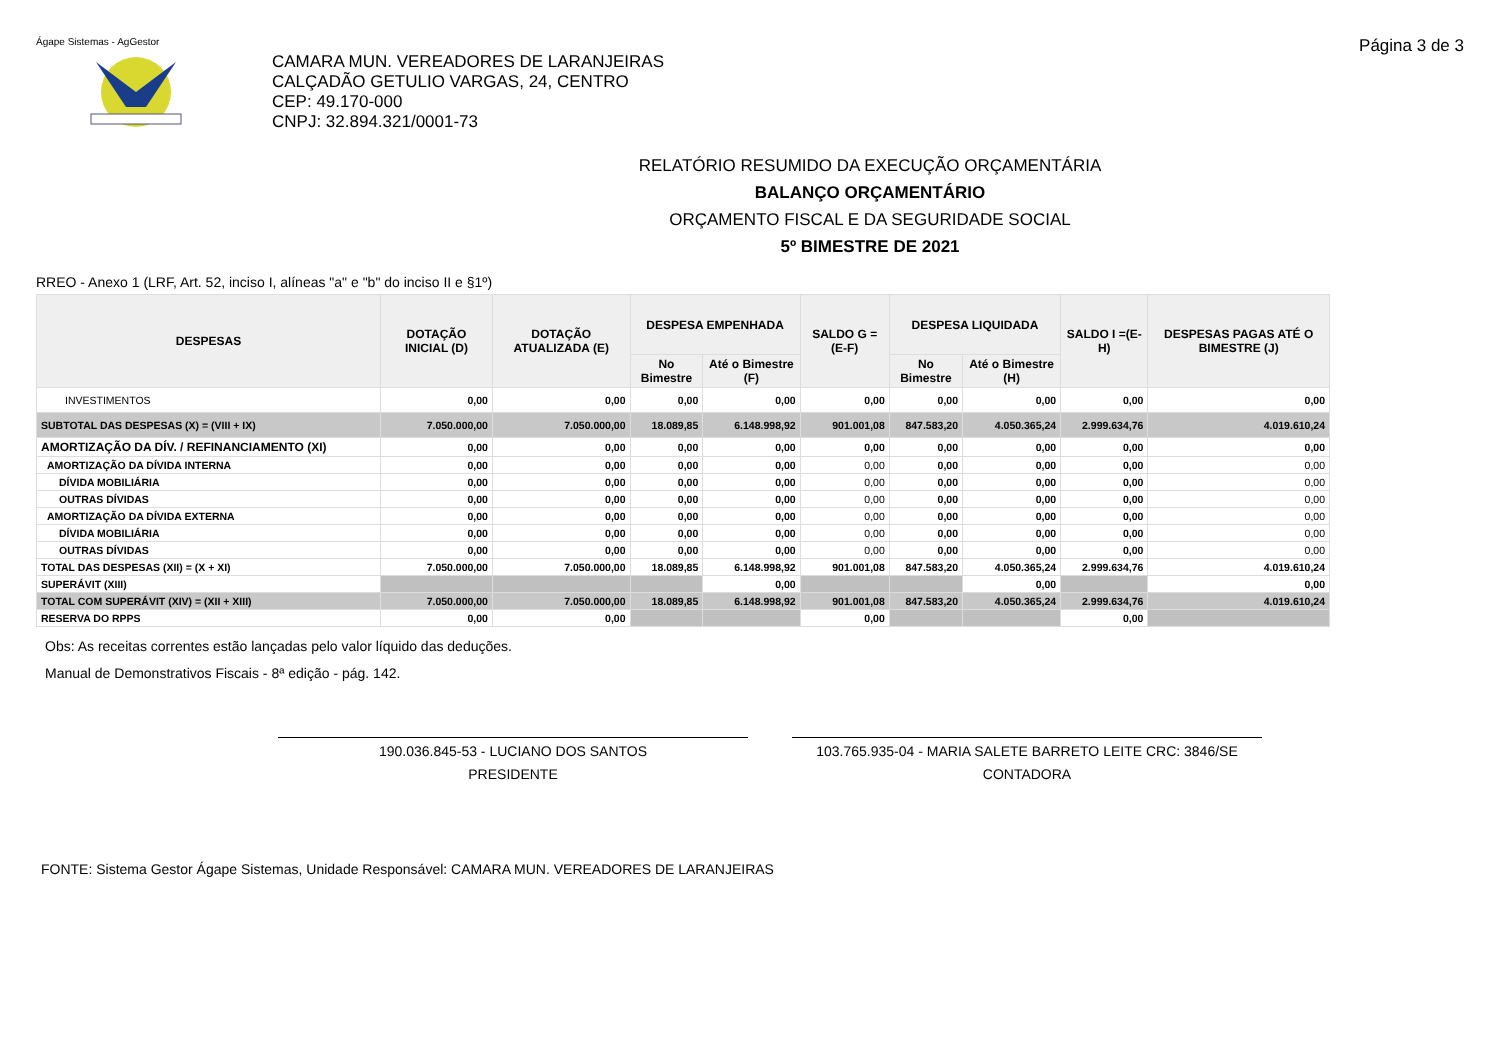Ágape Sistemas - AgGestor Página 3 de 3
CAMARA MUN. VEREADORES DE LARANJEIRAS
CALÇADÃO GETULIO VARGAS, 24, CENTRO
CEP: 49.170-000
CNPJ: 32.894.321/0001-73
RELATÓRIO RESUMIDO DA EXECUÇÃO ORÇAMENTÁRIA
BALANÇO ORÇAMENTÁRIO
ORÇAMENTO FISCAL E DA SEGURIDADE SOCIAL
5º BIMESTRE DE 2021
RREO - Anexo 1 (LRF, Art. 52, inciso I, alíneas "a" e "b" do inciso II e §1º)
| DESPESAS | DOTAÇÃO INICIAL (D) | DOTAÇÃO ATUALIZADA (E) | DESPESA EMPENHADA | | SALDO G = (E-F) | DESPESA LIQUIDADA | | SALDO I =(E-H) | DESPESAS PAGAS ATÉ O BIMESTRE (J) |
| --- | --- | --- | --- | --- | --- | --- | --- | --- | --- |
| | | | No Bimestre | Até o Bimestre (F) | | No Bimestre | Até o Bimestre (H) | | |
| INVESTIMENTOS | 0,00 | 0,00 | 0,00 | 0,00 | 0,00 | 0,00 | 0,00 | 0,00 | 0,00 |
| SUBTOTAL DAS DESPESAS (X) = (VIII + IX) | 7.050.000,00 | 7.050.000,00 | 18.089,85 | 6.148.998,92 | 901.001,08 | 847.583,20 | 4.050.365,24 | 2.999.634,76 | 4.019.610,24 |
| AMORTIZAÇÃO DA DÍV. / REFINANCIAMENTO (XI) | 0,00 | 0,00 | 0,00 | 0,00 | 0,00 | 0,00 | 0,00 | 0,00 | 0,00 |
| AMORTIZAÇÃO DA DÍVIDA INTERNA | 0,00 | 0,00 | 0,00 | 0,00 | 0,00 | 0,00 | 0,00 | 0,00 | 0,00 |
| DÍVIDA MOBILIÁRIA | 0,00 | 0,00 | 0,00 | 0,00 | 0,00 | 0,00 | 0,00 | 0,00 | 0,00 |
| OUTRAS DÍVIDAS | 0,00 | 0,00 | 0,00 | 0,00 | 0,00 | 0,00 | 0,00 | 0,00 | 0,00 |
| AMORTIZAÇÃO DA DÍVIDA EXTERNA | 0,00 | 0,00 | 0,00 | 0,00 | 0,00 | 0,00 | 0,00 | 0,00 | 0,00 |
| DÍVIDA MOBILIÁRIA | 0,00 | 0,00 | 0,00 | 0,00 | 0,00 | 0,00 | 0,00 | 0,00 | 0,00 |
| OUTRAS DÍVIDAS | 0,00 | 0,00 | 0,00 | 0,00 | 0,00 | 0,00 | 0,00 | 0,00 | 0,00 |
| TOTAL DAS DESPESAS (XII) = (X + XI) | 7.050.000,00 | 7.050.000,00 | 18.089,85 | 6.148.998,92 | 901.001,08 | 847.583,20 | 4.050.365,24 | 2.999.634,76 | 4.019.610,24 |
| SUPERÁVIT (XIII) | | | | 0,00 | | | 0,00 | | 0,00 |
| TOTAL COM SUPERÁVIT (XIV) = (XII + XIII) | 7.050.000,00 | 7.050.000,00 | 18.089,85 | 6.148.998,92 | 901.001,08 | 847.583,20 | 4.050.365,24 | 2.999.634,76 | 4.019.610,24 |
| RESERVA DO RPPS | 0,00 | 0,00 | | | 0,00 | | | 0,00 | |
Obs: As receitas correntes estão lançadas pelo valor líquido das deduções.
Manual de Demonstrativos Fiscais - 8ª edição - pág. 142.
190.036.845-53 - LUCIANO DOS SANTOS
PRESIDENTE
103.765.935-04 - MARIA SALETE BARRETO LEITE CRC: 3846/SE
CONTADORA
FONTE: Sistema Gestor Ágape Sistemas, Unidade Responsável: CAMARA MUN. VEREADORES DE LARANJEIRAS